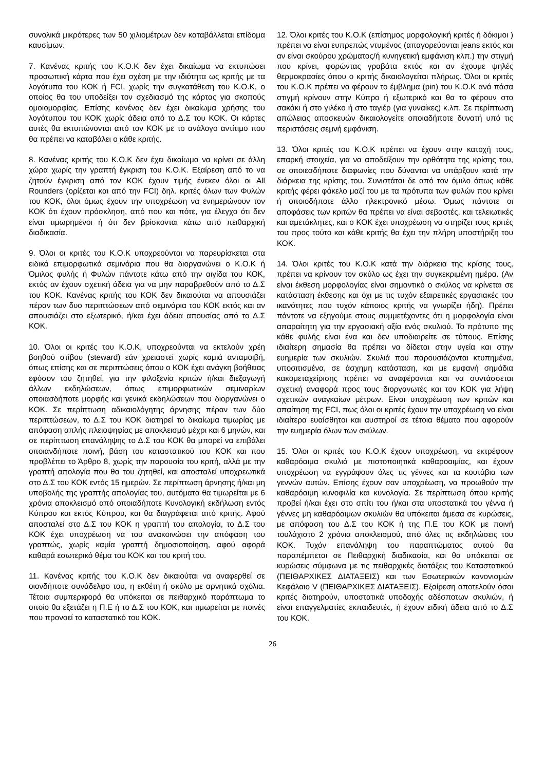συνολικά μικρότερες των 50 χιλιομέτρων δεν καταβάλλεται επίδομα καυσίμων.
7. Κανένας κριτής του Κ.Ο.Κ δεν έχει δικαίωμα να εκτυπώσει προσωπική κάρτα που έχει σχέση με την ιδιότητα ως κριτής με τα λογότυπα του ΚΟΚ ή FCI, χωρίς την συγκατάθεση του Κ.Ο.Κ, ο οποίος θα του υποδείξει τον σχεδιασμό της κάρτας για σκοπούς ομοιομορφίας. Επίσης κανένας δεν έχει δικαίωμα χρήσης του λογότυπου του ΚΟΚ χωρίς άδεια από το Δ.Σ του ΚΟΚ. Οι κάρτες αυτές θα εκτυπώνονται από τον ΚΟΚ με το ανάλογο αντίτιμο που θα πρέπει να καταβάλει ο κάθε κριτής.
8. Κανένας κριτής του Κ.Ο.Κ δεν έχει δικαίωμα να κρίνει σε άλλη χώρα χωρίς την γραπτή έγκριση του Κ.Ο.Κ. Εξαίρεση από το να ζητούν έγκριση από τον ΚΟΚ έχουν τιμής ένεκεν όλοι οι All Rounders (ορίζεται και από την FCI) δηλ. κριτές όλων των Φυλών του ΚΟΚ, όλοι όμως έχουν την υποχρέωση να ενημερώνουν τον ΚΟΚ ότι έχουν πρόσκληση, από που και πότε, για έλεγχο ότι δεν είναι τιμωρημένοι ή ότι δεν βρίσκονται κάτω από πειθαρχική διαδικασία.
9. Όλοι οι κριτές του Κ.Ο.Κ υποχρεούνται να παρευρίσκεται στα ειδικά επιμορφωτικά σεμινάρια που θα διοργανώνει ο Κ.Ο.Κ ή Όμιλος φυλής ή Φυλών πάντοτε κάτω από την αιγίδα του ΚΟΚ, εκτός αν έχουν σχετική άδεια για να μην παραβρεθούν από το Δ.Σ του ΚΟΚ. Κανένας κριτής του ΚΟΚ δεν δικαιούται να απουσιάζει πέραν των δυο περιπτώσεων από σεμινάρια του ΚΟΚ εκτός και αν απουσιάζει στο εξωτερικό, ή/και έχει άδεια απουσίας από το Δ.Σ ΚΟΚ.
10. Όλοι οι κριτές του Κ.Ο.Κ, υποχρεούνται να εκτελούν χρέη βοηθού στίβου (steward) εάν χρειαστεί χωρίς καμιά ανταμοιβή, όπως επίσης και σε περιπτώσεις όπου ο ΚΟΚ έχει ανάγκη βοήθειας εφόσον του ζητηθεί, για την φιλοξενία κριτών ή/και διεξαγωγή άλλων εκδηλώσεων, όπως επιμορφωτικών σεμιναρίων οποιασδήποτε μορφής και γενικά εκδηλώσεων που διοργανώνει ο ΚΟΚ. Σε περίπτωση αδικαιολόγητης άρνησης πέραν των δύο περιπτώσεων, το Δ.Σ του ΚΟΚ διατηρεί το δικαίωμα τιμωρίας με απόφαση απλής πλειοψηφίας με αποκλεισμό μέχρι και 6 μηνών, και σε περίπτωση επανάληψης το Δ.Σ του ΚΟΚ θα μπορεί να επιβάλει οποιανδήποτε ποινή, βάση του καταστατικού του ΚΟΚ και που προβλέπει το Άρθρο 8, χωρίς την παρουσία του κριτή, αλλά με την γραπτή απολογία που θα του ζητηθεί, και αποσταλεί υποχρεωτικά στο Δ.Σ του ΚΟΚ εντός 15 ημερών. Σε περίπτωση άρνησης ή/και μη υποβολής της γραπτής απολογίας του, αυτόματα θα τιμωρείται με 6 χρόνια αποκλεισμό από οποιαδήποτε Κυνολογική εκδήλωση εντός Κύπρου και εκτός Κύπρου, και θα διαγράφεται από κριτής. Αφού αποσταλεί στο Δ.Σ του ΚΟΚ η γραπτή του απολογία, το Δ.Σ του ΚΟΚ έχει υποχρέωση να του ανακοινώσει την απόφαση του γραπτώς, χωρίς καμία γραπτή δημοσιοποίηση, αφού αφορά καθαρά εσωτερικό θέμα του ΚΟΚ και του κριτή του.
11. Κανένας κριτής του Κ.Ο.Κ δεν δικαιούται να αναφερθεί σε οιονδήποτε συνάδελφο του, η εκθέτη ή σκύλο με αρνητικά σχόλια. Τέτοια συμπεριφορά θα υπόκειται σε πειθαρχικό παράπτωμα το οποίο θα εξετάζει η Π.Ε ή το Δ.Σ του ΚΟΚ, και τιμωρείται με ποινές που προνοεί το καταστατικό του ΚΟΚ.
12. Όλοι κριτές του Κ.Ο.Κ (επίσημος μορφολογική κριτές ή δόκιμοι ) πρέπει να είναι ευπρεπώς ντυμένος (απαγορεύονται jeans εκτός και αν είναι σκούρου χρώματος/ή κυνηγετική εμφάνιση κλπ.) την στιγμή που κρίνει, φορώντας γραβάτα εκτός και αν έχουμε ψηλές θερμοκρασίες όπου ο κριτής δικαιολογείται πλήρως. Όλοι οι κριτές του Κ.Ο.Κ πρέπει να φέρουν το έμβλημα (pin) του Κ.Ο.Κ ανά πάσα στιγμή κρίνουν στην Κύπρο ή εξωτερικό και θα το φέρουν στο σακάκι ή στο γιλέκο ή στο ταγιέρ (για γυναίκες) κ.λπ. Σε περίπτωση απώλειας αποσκευών δικαιολογείτε οποιαδήποτε δυνατή υπό τις περιστάσεις σεμνή εμφάνιση.
13. Όλοι κριτές του Κ.Ο.Κ πρέπει να έχουν στην κατοχή τους, επαρκή στοιχεία, για να αποδείξουν την ορθότητα της κρίσης του, σε οποιεσδήποτε διαφωνίες που δύνανται να υπάρξουν κατά την διάρκεια της κρίσης του. Συνιστάται δε από τον όμιλο όπως κάθε κριτής φέρει φάκελο μαζί του με τα πρότυπα των φυλών που κρίνει ή οποιοδήποτε άλλο ηλεκτρονικό μέσω. Όμως πάντοτε οι αποφάσεις των κριτών θα πρέπει να είναι σεβαστές, και τελειωτικές και αμετάκλητες, και ο ΚΟΚ έχει υποχρέωση να στηρίζει τους κριτές του προς τούτο και κάθε κριτής θα έχει την πλήρη υποστήριξη του ΚΟΚ.
14. Όλοι κριτές του Κ.Ο.Κ κατά την διάρκεια της κρίσης τους, πρέπει να κρίνουν τον σκύλο ως έχει την συγκεκριμένη ημέρα. (Αν είναι έκθεση μορφολογίας είναι σημαντικό ο σκύλος να κρίνεται σε κατάσταση έκθεσης και όχι με τις τυχόν εξαιρετικές εργασιακές του ικανότητες που τυχόν κάποιος κριτής να γνωρίζει ήδη). Πρέπει πάντοτε να εξηγούμε στους συμμετέχοντες ότι η μορφολογία είναι απαραίτητη για την εργασιακή αξία ενός σκυλιού. Το πρότυπο της κάθε φυλής είναι ένα και δεν υποδιαιρείτε σε τύπους. Επίσης ιδιαίτερη σημασία θα πρέπει να δίδεται στην υγεία και στην ευημερία των σκυλιών. Σκυλιά που παρουσιάζονται κτυπημένα, υποσιτισμένα, σε άσχημη κατάσταση, και με εμφανή σημάδια κακομεταχείρισης πρέπει να αναφέρονται και να συντάσσεται σχετική αναφορά προς τους διοργανωτές και τον ΚΟΚ για λήψη σχετικών αναγκαίων μέτρων. Είναι υποχρέωση των κριτών και απαίτηση της FCI, πως όλοι οι κριτές έχουν την υποχρέωση να είναι ιδιαίτερα ευαίσθητοι και αυστηροί σε τέτοια θέματα που αφορούν την ευημερία όλων των σκύλων.
15. Όλοι οι κριτές του Κ.Ο.Κ έχουν υποχρέωση, να εκτρέφουν καθαρόαιμα σκυλιά με πιστοποιητικά καθαροαιμίας, και έχουν υποχρέωση να εγγράφουν όλες τις γέννες και τα κουτάβια των γεννών αυτών. Επίσης έχουν σαν υποχρέωση, να προωθούν την καθαρόαιμη κυνοφιλία και κυνολογία. Σε περίπτωση όπου κριτής προβεί ή/και έχει στο σπίτι του ή/και στα υποστατικά του γέννα ή γέννες μη καθαρόαιμων σκυλιών θα υπόκειται άμεσα σε κυρώσεις, με απόφαση του Δ.Σ του ΚΟΚ ή της Π.Ε του ΚΟΚ με ποινή τουλάχιστο 2 χρόνια αποκλεισμού, από όλες τις εκδηλώσεις του ΚΟΚ. Τυχόν επανάληψη του παραπτώματος αυτού θα παραπέμπεται σε Πειθαρχική διαδικασία, και θα υπόκειται σε κυρώσεις σύμφωνα με τις πειθαρχικές διατάξεις του Καταστατικού (ΠΕΙΘΑΡΧΙΚΕΣ ΔΙΑΤΑΞΕΙΣ) και των Εσωτερικών κανονισμών Κεφάλαιο V (ΠΕΙΘΑΡΧΙΚΕΣ ΔΙΑΤΑΞΕΙΣ). Εξαίρεση αποτελούν όσοι κριτές διατηρούν, υποστατικά υποδοχής αδέσποτων σκυλιών, ή είναι επαγγελματίες εκπαιδευτές, ή έχουν ειδική άδεια από το Δ.Σ του ΚΟΚ.
26